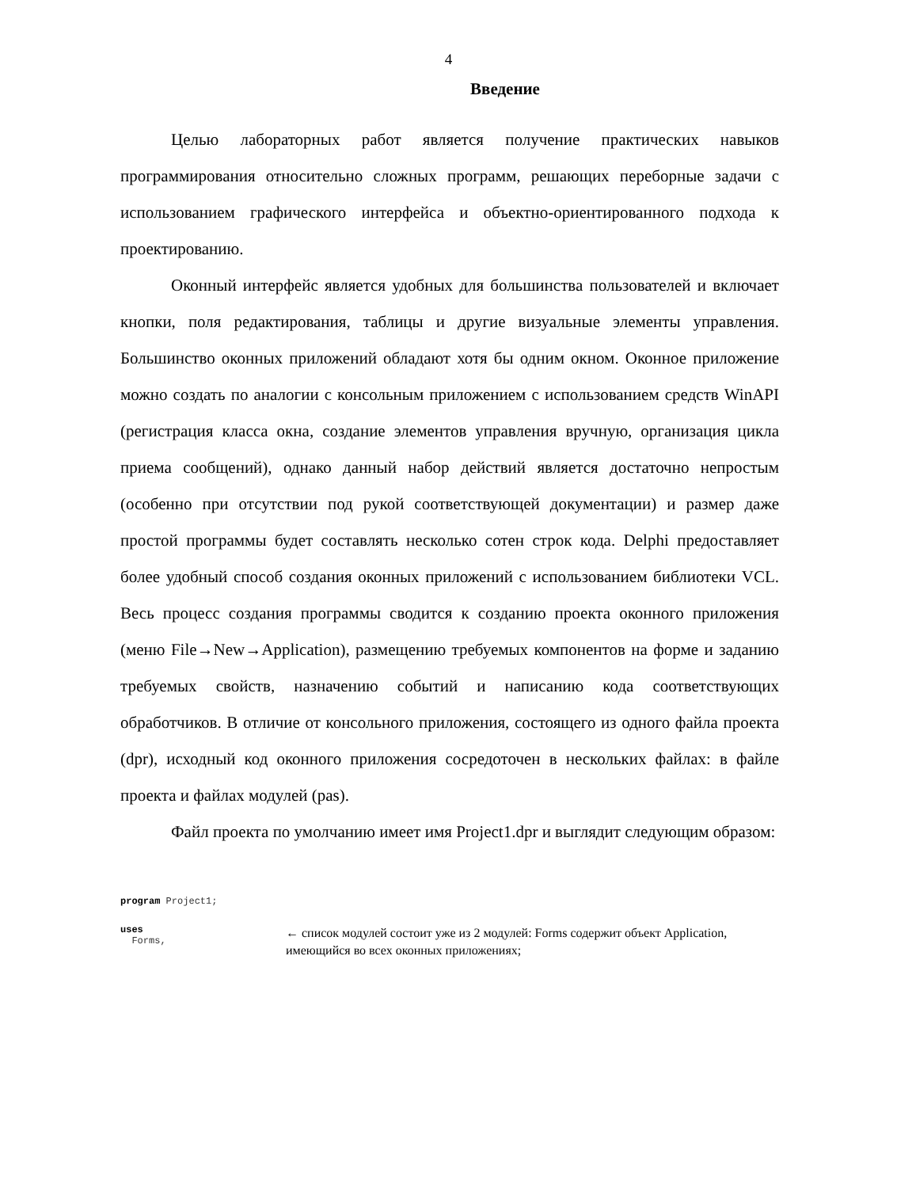4
Введение
Целью лабораторных работ является получение практических навыков программирования относительно сложных программ, решающих переборные задачи с использованием графического интерфейса и объектно-ориентированного подхода к проектированию.
Оконный интерфейс является удобных для большинства пользователей и включает кнопки, поля редактирования, таблицы и другие визуальные элементы управления. Большинство оконных приложений обладают хотя бы одним окном. Оконное приложение можно создать по аналогии с консольным приложением с использованием средств WinAPI (регистрация класса окна, создание элементов управления вручную, организация цикла приема сообщений), однако данный набор действий является достаточно непростым (особенно при отсутствии под рукой соответствующей документации) и размер даже простой программы будет составлять несколько сотен строк кода. Delphi предоставляет более удобный способ создания оконных приложений с использованием библиотеки VCL. Весь процесс создания программы сводится к созданию проекта оконного приложения (меню File→New→Application), размещению требуемых компонентов на форме и заданию требуемых свойств, назначению событий и написанию кода соответствующих обработчиков. В отличие от консольного приложения, состоящего из одного файла проекта (dpr), исходный код оконного приложения сосредоточен в нескольких файлах: в файле проекта и файлах модулей (pas).
Файл проекта по умолчанию имеет имя Project1.dpr и выглядит следующим образом:
program Project1;
uses
Forms,
← список модулей состоит уже из 2 модулей: Forms содержит объект Application, имеющийся во всех оконных приложениях;